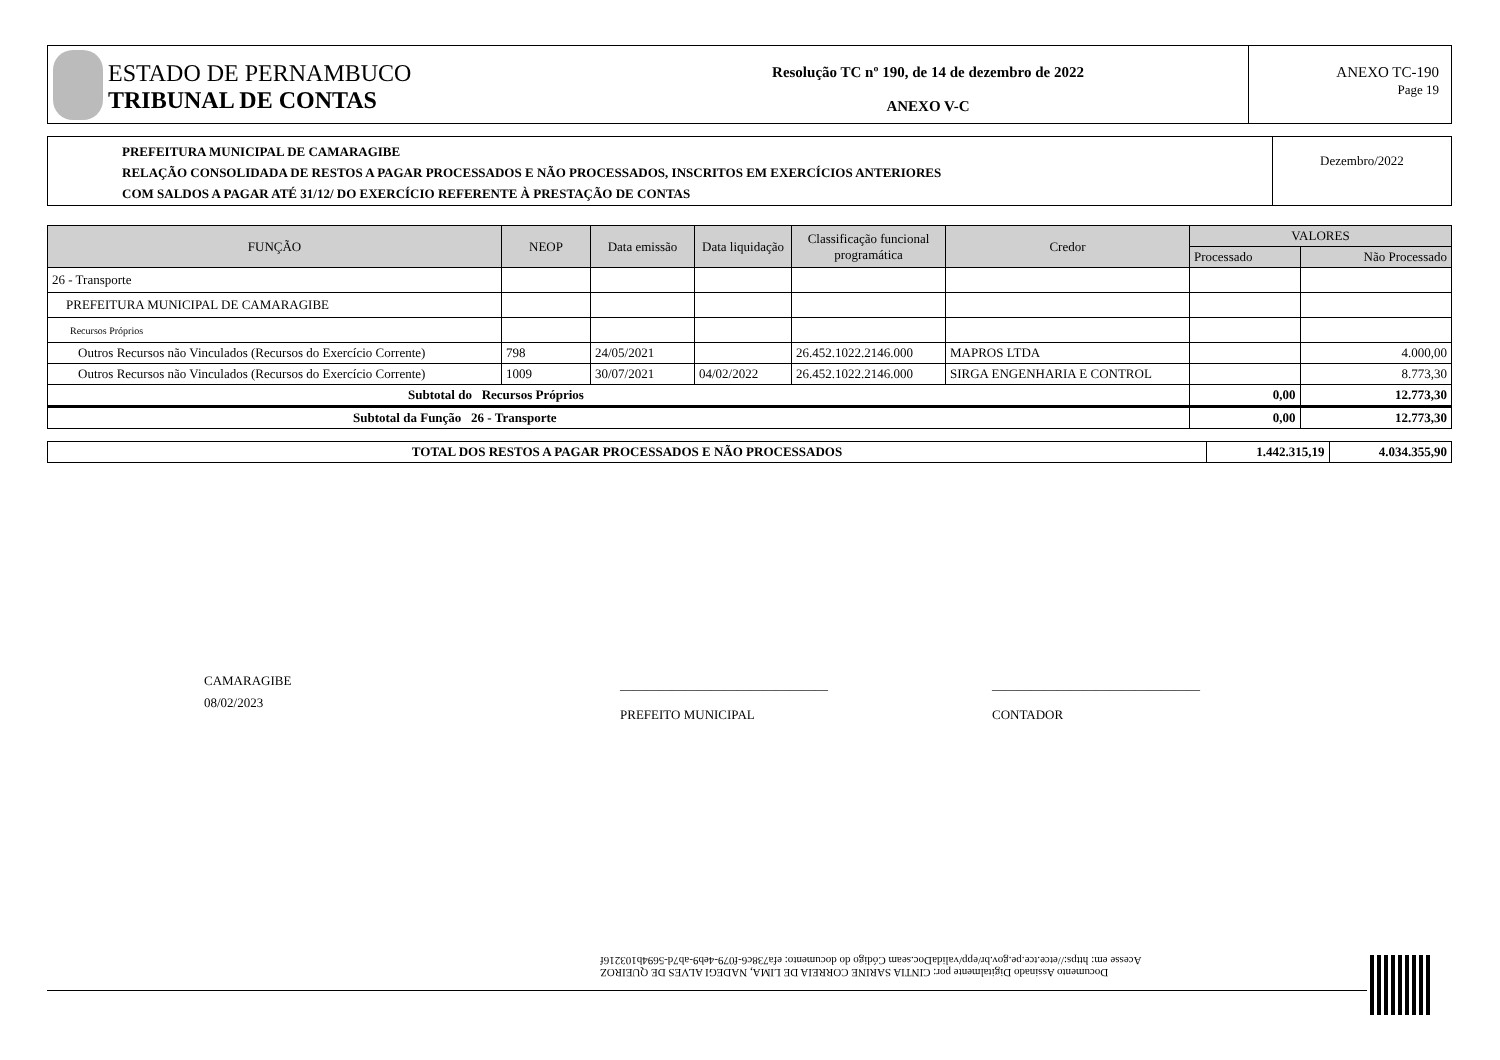ESTADO DE PERNAMBUCO
TRIBUNAL DE CONTAS
Resolução TC nº 190, de 14 de dezembro de 2022
ANEXO V-C
ANEXO TC-190
Page 19
PREFEITURA MUNICIPAL DE CAMARAGIBE
RELAÇÃO CONSOLIDADA DE RESTOS A PAGAR PROCESSADOS E NÃO PROCESSADOS, INSCRITOS EM EXERCÍCIOS ANTERIORES
COM SALDOS A PAGAR ATÉ 31/12/ DO EXERCÍCIO REFERENTE À PRESTAÇÃO DE CONTAS
Dezembro/2022
| FUNÇÃO | NEOP | Data emissão | Data liquidação | Classificação funcional programática | Credor | VALORES | |
| --- | --- | --- | --- | --- | --- | --- | --- |
| | | | | | | Processado | Não Processado |
| 26 - Transporte | | | | | | | |
| PREFEITURA MUNICIPAL DE CAMARAGIBE | | | | | | | |
| Recursos Próprios | | | | | | | |
| Outros Recursos não Vinculados (Recursos do Exercício Corrente) | 798 | 24/05/2021 | | 26.452.1022.2146.000 | MAPROS LTDA | | 4.000,00 |
| Outros Recursos não Vinculados (Recursos do Exercício Corrente) | 1009 | 30/07/2021 | 04/02/2022 | 26.452.1022.2146.000 | SIRGA ENGENHARIA E CONTROL | | 8.773,30 |
| Subtotal do Recursos Próprios | | | | | | 0,00 | 12.773,30 |
| Subtotal da Função 26 - Transporte | | | | | | 0,00 | 12.773,30 |
| TOTAL DOS RESTOS A PAGAR PROCESSADOS E NÃO PROCESSADOS | 1.442.315,19 | 4.034.355,90 |
CAMARAGIBE
08/02/2023
________________________________
PREFEITO MUNICIPAL
________________________________
CONTADOR
Documento Assinado Digitalmente por: CINTIA SARINE CORREIA DE LIMA, NADEGI ALVES DE QUEIROZ
Acesse em: https://etce.tce.pe.gov.br/epp/validaDoc.seam Código do documento: efa738c6-f079-4eb9-ab7d-5694b103216f